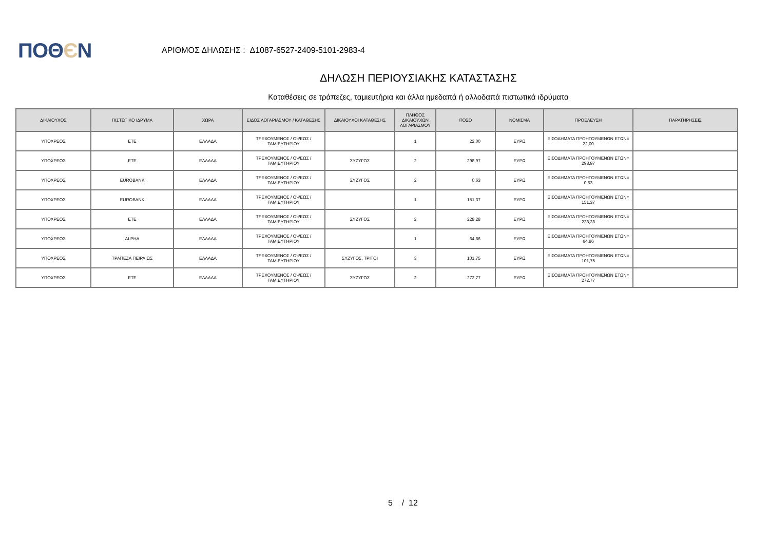ΠΟΘЄΝ
ΑΡΙΘΜΟΣ ΔΗΛΩΣΗΣ : Δ1087-6527-2409-5101-2983-4
ΔΗΛΩΣΗ ΠΕΡΙΟΥΣΙΑΚΗΣ ΚΑΤΑΣΤΑΣΗΣ
Καταθέσεις σε τράπεζες, ταμιευτήρια και άλλα ημεδαπά ή αλλοδαπά πιστωτικά ιδρύματα
| ΔΙΚΑΙΟΥΧΟΣ | ΠΙΣΤΩΤΙΚΟ ΙΔΡΥΜΑ | ΧΩΡΑ | ΕΙΔΟΣ ΛΟΓΑΡΙΑΣΜΟΥ / ΚΑΤΑΘΕΣΗΣ | ΔΙΚΑΙΟΥΧΟΙ ΚΑΤΑΘΕΣΗΣ | ΠΛΗΘΟΣ ΔΙΚΑΙΟΥΧΩΝ ΛΟΓΑΡΙΑΣΜΟΥ | ΠΟΣΟ | ΝΟΜΙΣΜΑ | ΠΡΟΕΛΕΥΣΗ | ΠΑΡΑΤΗΡΗΣΕΙΣ |
| --- | --- | --- | --- | --- | --- | --- | --- | --- | --- |
| ΥΠΟΧΡΕΟΣ | ΕΤΕ | ΕΛΛΑΔΑ | ΤΡΕΧΟΥΜΕΝΟΣ / ΟΨΕΩΣ / ΤΑΜΙΕΥΤΗΡΙΟΥ | | 1 | 22,00 | ΕΥΡΩ | ΕΙΣΟΔΗΜΑΤΑ ΠΡΟΗΓΟΥΜΕΝΩΝ ΕΤΩΝ= 22,00 | |
| ΥΠΟΧΡΕΟΣ | ΕΤΕ | ΕΛΛΑΔΑ | ΤΡΕΧΟΥΜΕΝΟΣ / ΟΨΕΩΣ / ΤΑΜΙΕΥΤΗΡΙΟΥ | ΣΥΖΥΓΟΣ | 2 | 298,97 | ΕΥΡΩ | ΕΙΣΟΔΗΜΑΤΑ ΠΡΟΗΓΟΥΜΕΝΩΝ ΕΤΩΝ= 298,97 | |
| ΥΠΟΧΡΕΟΣ | EUROBANK | ΕΛΛΑΔΑ | ΤΡΕΧΟΥΜΕΝΟΣ / ΟΨΕΩΣ / ΤΑΜΙΕΥΤΗΡΙΟΥ | ΣΥΖΥΓΟΣ | 2 | 0,63 | ΕΥΡΩ | ΕΙΣΟΔΗΜΑΤΑ ΠΡΟΗΓΟΥΜΕΝΩΝ ΕΤΩΝ= 0,63 | |
| ΥΠΟΧΡΕΟΣ | EUROBANK | ΕΛΛΑΔΑ | ΤΡΕΧΟΥΜΕΝΟΣ / ΟΨΕΩΣ / ΤΑΜΙΕΥΤΗΡΙΟΥ | | 1 | 151,37 | ΕΥΡΩ | ΕΙΣΟΔΗΜΑΤΑ ΠΡΟΗΓΟΥΜΕΝΩΝ ΕΤΩΝ= 151,37 | |
| ΥΠΟΧΡΕΟΣ | ΕΤΕ | ΕΛΛΑΔΑ | ΤΡΕΧΟΥΜΕΝΟΣ / ΟΨΕΩΣ / ΤΑΜΙΕΥΤΗΡΙΟΥ | ΣΥΖΥΓΟΣ | 2 | 228,28 | ΕΥΡΩ | ΕΙΣΟΔΗΜΑΤΑ ΠΡΟΗΓΟΥΜΕΝΩΝ ΕΤΩΝ= 228,28 | |
| ΥΠΟΧΡΕΟΣ | ALPHA | ΕΛΛΑΔΑ | ΤΡΕΧΟΥΜΕΝΟΣ / ΟΨΕΩΣ / ΤΑΜΙΕΥΤΗΡΙΟΥ | | 1 | 64,86 | ΕΥΡΩ | ΕΙΣΟΔΗΜΑΤΑ ΠΡΟΗΓΟΥΜΕΝΩΝ ΕΤΩΝ= 64,86 | |
| ΥΠΟΧΡΕΟΣ | ΤΡΑΠΕΖΑ ΠΕΙΡΑΙΩΣ | ΕΛΛΑΔΑ | ΤΡΕΧΟΥΜΕΝΟΣ / ΟΨΕΩΣ / ΤΑΜΙΕΥΤΗΡΙΟΥ | ΣΥΖΥΓΟΣ, ΤΡΙΤΟΙ | 3 | 101,75 | ΕΥΡΩ | ΕΙΣΟΔΗΜΑΤΑ ΠΡΟΗΓΟΥΜΕΝΩΝ ΕΤΩΝ= 101,75 | |
| ΥΠΟΧΡΕΟΣ | ΕΤΕ | ΕΛΛΑΔΑ | ΤΡΕΧΟΥΜΕΝΟΣ / ΟΨΕΩΣ / ΤΑΜΙΕΥΤΗΡΙΟΥ | ΣΥΖΥΓΟΣ | 2 | 272,77 | ΕΥΡΩ | ΕΙΣΟΔΗΜΑΤΑ ΠΡΟΗΓΟΥΜΕΝΩΝ ΕΤΩΝ= 272,77 | |
5 / 12